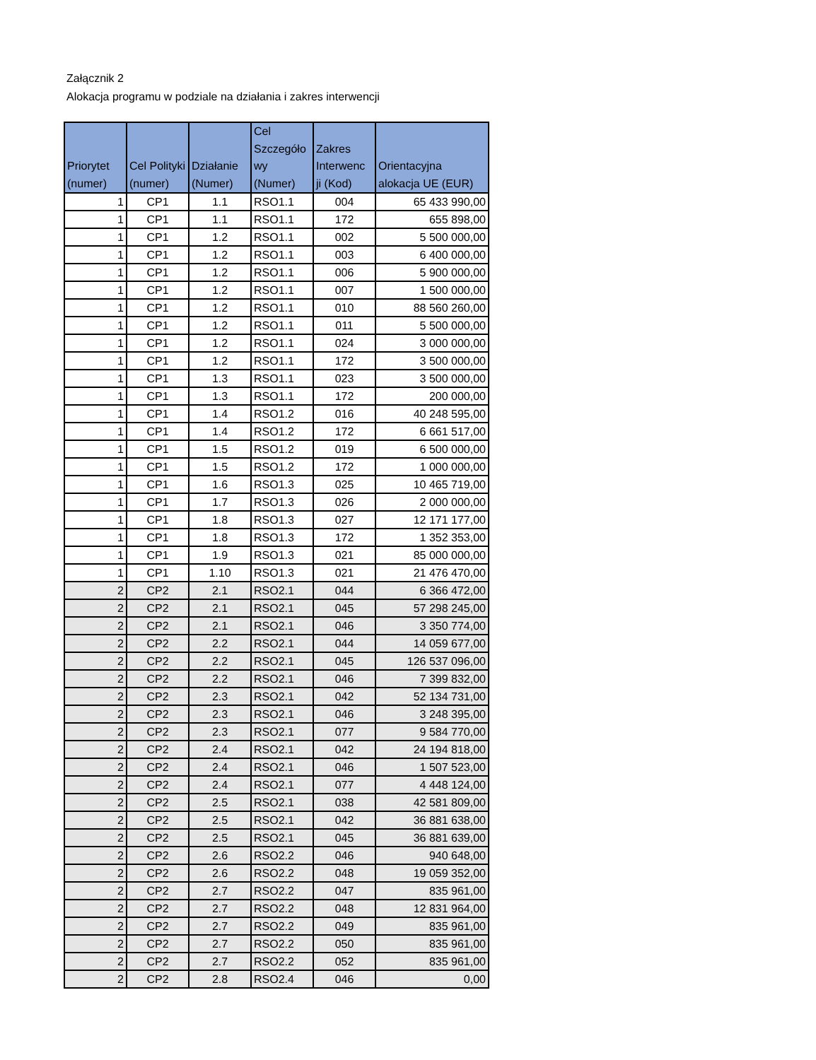Załącznik 2
Alokacja programu w podziale na działania i zakres interwencji
| Priorytet (numer) | Cel Polityki (numer) | Działanie (Numer) | Cel Szczegóło wy (Numer) | Zakres Interwenc ji (Kod) | Orientacyjna alokacja UE (EUR) |
| --- | --- | --- | --- | --- | --- |
| 1 | CP1 | 1.1 | RSO1.1 | 004 | 65 433 990,00 |
| 1 | CP1 | 1.1 | RSO1.1 | 172 | 655 898,00 |
| 1 | CP1 | 1.2 | RSO1.1 | 002 | 5 500 000,00 |
| 1 | CP1 | 1.2 | RSO1.1 | 003 | 6 400 000,00 |
| 1 | CP1 | 1.2 | RSO1.1 | 006 | 5 900 000,00 |
| 1 | CP1 | 1.2 | RSO1.1 | 007 | 1 500 000,00 |
| 1 | CP1 | 1.2 | RSO1.1 | 010 | 88 560 260,00 |
| 1 | CP1 | 1.2 | RSO1.1 | 011 | 5 500 000,00 |
| 1 | CP1 | 1.2 | RSO1.1 | 024 | 3 000 000,00 |
| 1 | CP1 | 1.2 | RSO1.1 | 172 | 3 500 000,00 |
| 1 | CP1 | 1.3 | RSO1.1 | 023 | 3 500 000,00 |
| 1 | CP1 | 1.3 | RSO1.1 | 172 | 200 000,00 |
| 1 | CP1 | 1.4 | RSO1.2 | 016 | 40 248 595,00 |
| 1 | CP1 | 1.4 | RSO1.2 | 172 | 6 661 517,00 |
| 1 | CP1 | 1.5 | RSO1.2 | 019 | 6 500 000,00 |
| 1 | CP1 | 1.5 | RSO1.2 | 172 | 1 000 000,00 |
| 1 | CP1 | 1.6 | RSO1.3 | 025 | 10 465 719,00 |
| 1 | CP1 | 1.7 | RSO1.3 | 026 | 2 000 000,00 |
| 1 | CP1 | 1.8 | RSO1.3 | 027 | 12 171 177,00 |
| 1 | CP1 | 1.8 | RSO1.3 | 172 | 1 352 353,00 |
| 1 | CP1 | 1.9 | RSO1.3 | 021 | 85 000 000,00 |
| 1 | CP1 | 1.10 | RSO1.3 | 021 | 21 476 470,00 |
| 2 | CP2 | 2.1 | RSO2.1 | 044 | 6 366 472,00 |
| 2 | CP2 | 2.1 | RSO2.1 | 045 | 57 298 245,00 |
| 2 | CP2 | 2.1 | RSO2.1 | 046 | 3 350 774,00 |
| 2 | CP2 | 2.2 | RSO2.1 | 044 | 14 059 677,00 |
| 2 | CP2 | 2.2 | RSO2.1 | 045 | 126 537 096,00 |
| 2 | CP2 | 2.2 | RSO2.1 | 046 | 7 399 832,00 |
| 2 | CP2 | 2.3 | RSO2.1 | 042 | 52 134 731,00 |
| 2 | CP2 | 2.3 | RSO2.1 | 046 | 3 248 395,00 |
| 2 | CP2 | 2.3 | RSO2.1 | 077 | 9 584 770,00 |
| 2 | CP2 | 2.4 | RSO2.1 | 042 | 24 194 818,00 |
| 2 | CP2 | 2.4 | RSO2.1 | 046 | 1 507 523,00 |
| 2 | CP2 | 2.4 | RSO2.1 | 077 | 4 448 124,00 |
| 2 | CP2 | 2.5 | RSO2.1 | 038 | 42 581 809,00 |
| 2 | CP2 | 2.5 | RSO2.1 | 042 | 36 881 638,00 |
| 2 | CP2 | 2.5 | RSO2.1 | 045 | 36 881 639,00 |
| 2 | CP2 | 2.6 | RSO2.2 | 046 | 940 648,00 |
| 2 | CP2 | 2.6 | RSO2.2 | 048 | 19 059 352,00 |
| 2 | CP2 | 2.7 | RSO2.2 | 047 | 835 961,00 |
| 2 | CP2 | 2.7 | RSO2.2 | 048 | 12 831 964,00 |
| 2 | CP2 | 2.7 | RSO2.2 | 049 | 835 961,00 |
| 2 | CP2 | 2.7 | RSO2.2 | 050 | 835 961,00 |
| 2 | CP2 | 2.7 | RSO2.2 | 052 | 835 961,00 |
| 2 | CP2 | 2.8 | RSO2.4 | 046 | 0,00 |